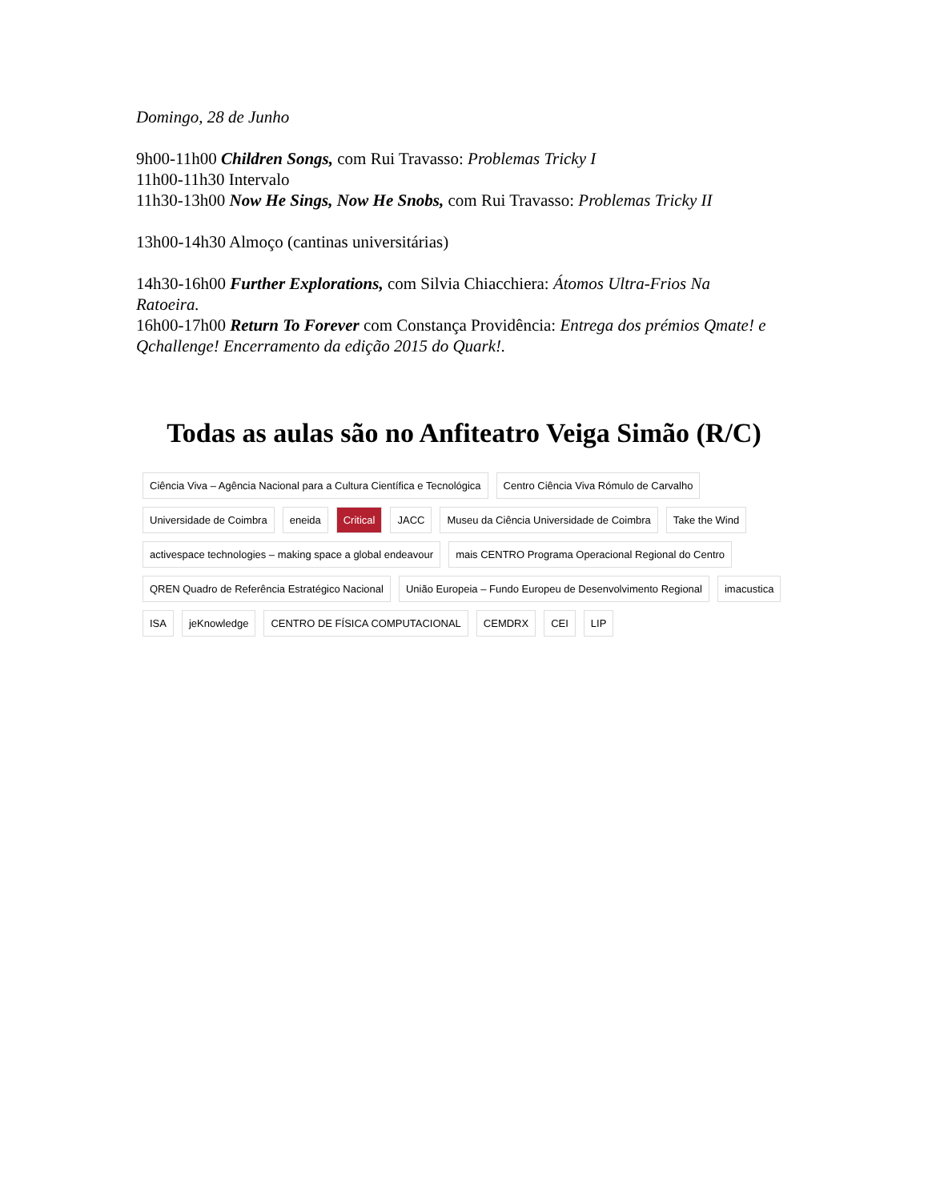Domingo, 28 de Junho
9h00-11h00 Children Songs, com Rui Travasso: Problemas Tricky I
11h00-11h30 Intervalo
11h30-13h00 Now He Sings, Now He Snobs, com Rui Travasso: Problemas Tricky II
13h00-14h30 Almoço (cantinas universitárias)
14h30-16h00 Further Explorations, com Silvia Chiacchiera: Átomos Ultra-Frios Na Ratoeira.
16h00-17h00 Return To Forever com Constança Providência: Entrega dos prémios Qmate! e Qchallenge! Encerramento da edição 2015 do Quark!.
Todas as aulas são no Anfiteatro Veiga Simão (R/C)
Ciência Viva – Agência Nacional para a Cultura Científica e Tecnológica
Centro Ciência Viva Rómulo de Carvalho
Universidade de Coimbra
eneida
Critical
JACC
Museu da Ciência Universidade de Coimbra
Take the Wind
activespace technologies – making space a global endeavour
mais CENTRO Programa Operacional Regional do Centro
QREN Quadro de Referência Estratégico Nacional
União Europeia – Fundo Europeu de Desenvolvimento Regional
imacustica
ISA
jeKnowledge
CENTRO DE FÍSICA COMPUTACIONAL
CEMDRX
CEI
LIP